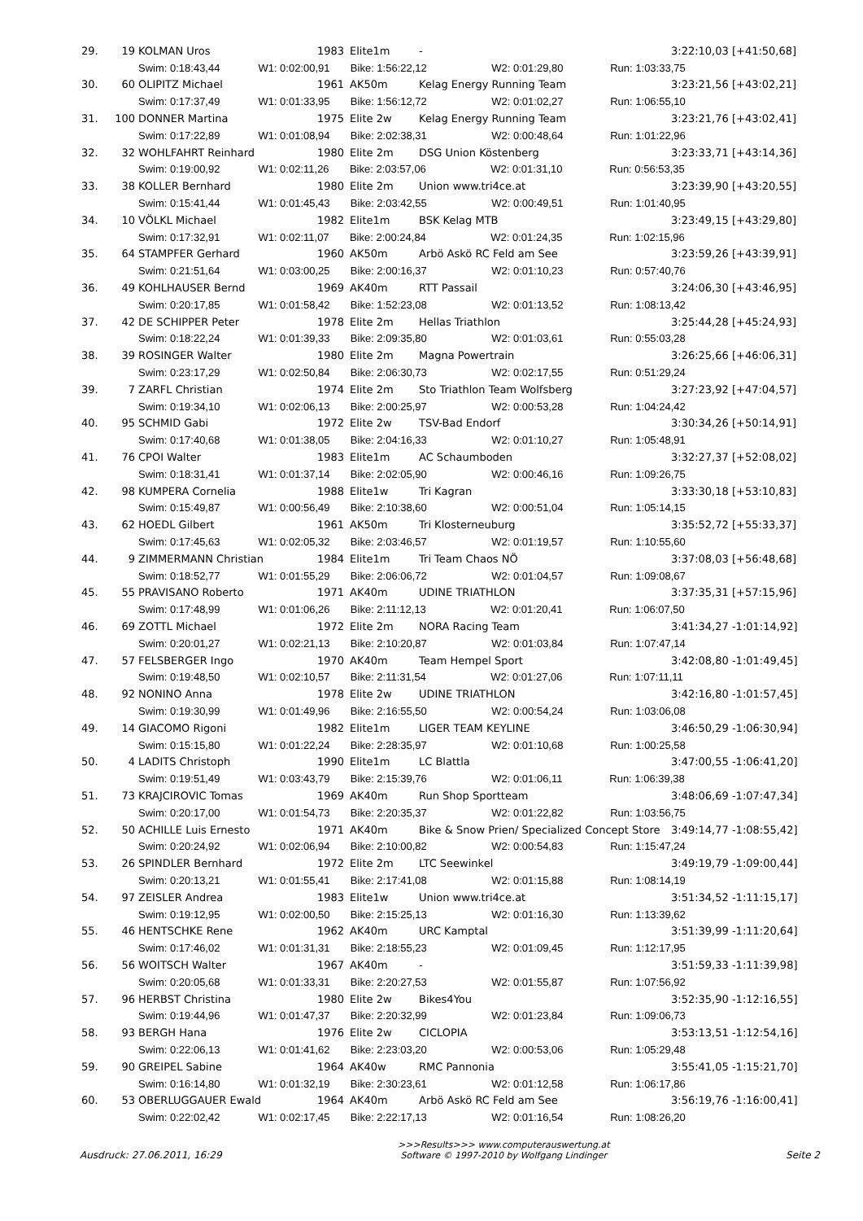| 29. | 19 | KOLMAN Uros | 1983 | Elite1m | - | 3:22:10,03 [+41:50,68] |
| | | Swim: 0:18:43,44 W1: 0:02:00,91 Bike: 1:56:22,12 W2: 0:01:29,80 Run: 1:03:33,75 | | | | |
| 30. | 60 | OLIPITZ Michael | 1961 | AK50m | Kelag Energy Running Team | 3:23:21,56 [+43:02,21] |
| | | Swim: 0:17:37,49 W1: 0:01:33,95 Bike: 1:56:12,72 W2: 0:01:02,27 Run: 1:06:55,10 | | | | |
| 31. | 100 | DONNER Martina | 1975 | Elite 2w | Kelag Energy Running Team | 3:23:21,76 [+43:02,41] |
| | | Swim: 0:17:22,89 W1: 0:01:08,94 Bike: 2:02:38,31 W2: 0:00:48,64 Run: 1:01:22,96 | | | | |
| 32. | 32 | WOHLFAHRT Reinhard | 1980 | Elite 2m | DSG Union Köstenberg | 3:23:33,71 [+43:14,36] |
| | | Swim: 0:19:00,92 W1: 0:02:11,26 Bike: 2:03:57,06 W2: 0:01:31,10 Run: 0:56:53,35 | | | | |
| 33. | 38 | KOLLER Bernhard | 1980 | Elite 2m | Union www.tri4ce.at | 3:23:39,90 [+43:20,55] |
| | | Swim: 0:15:41,44 W1: 0:01:45,43 Bike: 2:03:42,55 W2: 0:00:49,51 Run: 1:01:40,95 | | | | |
| 34. | 10 | VÖLKL Michael | 1982 | Elite1m | BSK Kelag MTB | 3:23:49,15 [+43:29,80] |
| | | Swim: 0:17:32,91 W1: 0:02:11,07 Bike: 2:00:24,84 W2: 0:01:24,35 Run: 1:02:15,96 | | | | |
| 35. | 64 | STAMPFER Gerhard | 1960 | AK50m | Arbö Askö RC Feld am See | 3:23:59,26 [+43:39,91] |
| | | Swim: 0:21:51,64 W1: 0:03:00,25 Bike: 2:00:16,37 W2: 0:01:10,23 Run: 0:57:40,76 | | | | |
| 36. | 49 | KOHLHAUSER Bernd | 1969 | AK40m | RTT Passail | 3:24:06,30 [+43:46,95] |
| | | Swim: 0:20:17,85 W1: 0:01:58,42 Bike: 1:52:23,08 W2: 0:01:13,52 Run: 1:08:13,42 | | | | |
| 37. | 42 | DE SCHIPPER Peter | 1978 | Elite 2m | Hellas Triathlon | 3:25:44,28 [+45:24,93] |
| | | Swim: 0:18:22,24 W1: 0:01:39,33 Bike: 2:09:35,80 W2: 0:01:03,61 Run: 0:55:03,28 | | | | |
| 38. | 39 | ROSINGER Walter | 1980 | Elite 2m | Magna Powertrain | 3:26:25,66 [+46:06,31] |
| | | Swim: 0:23:17,29 W1: 0:02:50,84 Bike: 2:06:30,73 W2: 0:02:17,55 Run: 0:51:29,24 | | | | |
| 39. | 7 | ZARFL Christian | 1974 | Elite 2m | Sto Triathlon Team Wolfsberg | 3:27:23,92 [+47:04,57] |
| | | Swim: 0:19:34,10 W1: 0:02:06,13 Bike: 2:00:25,97 W2: 0:00:53,28 Run: 1:04:24,42 | | | | |
| 40. | 95 | SCHMID Gabi | 1972 | Elite 2w | TSV-Bad Endorf | 3:30:34,26 [+50:14,91] |
| | | Swim: 0:17:40,68 W1: 0:01:38,05 Bike: 2:04:16,33 W2: 0:01:10,27 Run: 1:05:48,91 | | | | |
| 41. | 76 | CPOI Walter | 1983 | Elite1m | AC Schaumboden | 3:32:27,37 [+52:08,02] |
| | | Swim: 0:18:31,41 W1: 0:01:37,14 Bike: 2:02:05,90 W2: 0:00:46,16 Run: 1:09:26,75 | | | | |
| 42. | 98 | KUMPERA Cornelia | 1988 | Elite1w | Tri Kagran | 3:33:30,18 [+53:10,83] |
| | | Swim: 0:15:49,87 W1: 0:00:56,49 Bike: 2:10:38,60 W2: 0:00:51,04 Run: 1:05:14,15 | | | | |
| 43. | 62 | HOEDL Gilbert | 1961 | AK50m | Tri Klosterneuburg | 3:35:52,72 [+55:33,37] |
| | | Swim: 0:17:45,63 W1: 0:02:05,32 Bike: 2:03:46,57 W2: 0:01:19,57 Run: 1:10:55,60 | | | | |
| 44. | 9 | ZIMMERMANN Christian | 1984 | Elite1m | Tri Team Chaos NÖ | 3:37:08,03 [+56:48,68] |
| | | Swim: 0:18:52,77 W1: 0:01:55,29 Bike: 2:06:06,72 W2: 0:01:04,57 Run: 1:09:08,67 | | | | |
| 45. | 55 | PRAVISANO Roberto | 1971 | AK40m | UDINE TRIATHLON | 3:37:35,31 [+57:15,96] |
| | | Swim: 0:17:48,99 W1: 0:01:06,26 Bike: 2:11:12,13 W2: 0:01:20,41 Run: 1:06:07,50 | | | | |
| 46. | 69 | ZOTTL Michael | 1972 | Elite 2m | NORA Racing Team | 3:41:34,27 -1:01:14,92] |
| | | Swim: 0:20:01,27 W1: 0:02:21,13 Bike: 2:10:20,87 W2: 0:01:03,84 Run: 1:07:47,14 | | | | |
| 47. | 57 | FELSBERGER Ingo | 1970 | AK40m | Team Hempel Sport | 3:42:08,80 -1:01:49,45] |
| | | Swim: 0:19:48,50 W1: 0:02:10,57 Bike: 2:11:31,54 W2: 0:01:27,06 Run: 1:07:11,11 | | | | |
| 48. | 92 | NONINO Anna | 1978 | Elite 2w | UDINE TRIATHLON | 3:42:16,80 -1:01:57,45] |
| | | Swim: 0:19:30,99 W1: 0:01:49,96 Bike: 2:16:55,50 W2: 0:00:54,24 Run: 1:03:06,08 | | | | |
| 49. | 14 | GIACOMO Rigoni | 1982 | Elite1m | LIGER TEAM KEYLINE | 3:46:50,29 -1:06:30,94] |
| | | Swim: 0:15:15,80 W1: 0:01:22,24 Bike: 2:28:35,97 W2: 0:01:10,68 Run: 1:00:25,58 | | | | |
| 50. | 4 | LADITS Christoph | 1990 | Elite1m | LC Blattla | 3:47:00,55 -1:06:41,20] |
| | | Swim: 0:19:51,49 W1: 0:03:43,79 Bike: 2:15:39,76 W2: 0:01:06,11 Run: 1:06:39,38 | | | | |
| 51. | 73 | KRAJCIROVIC Tomas | 1969 | AK40m | Run Shop Sportteam | 3:48:06,69 -1:07:47,34] |
| | | Swim: 0:20:17,00 W1: 0:01:54,73 Bike: 2:20:35,37 W2: 0:01:22,82 Run: 1:03:56,75 | | | | |
| 52. | 50 | ACHILLE Luis Ernesto | 1971 | AK40m | Bike & Snow Prien/ Specialized Concept Store | 3:49:14,77 -1:08:55,42] |
| | | Swim: 0:20:24,92 W1: 0:02:06,94 Bike: 2:10:00,82 W2: 0:00:54,83 Run: 1:15:47,24 | | | | |
| 53. | 26 | SPINDLER Bernhard | 1972 | Elite 2m | LTC Seewinkel | 3:49:19,79 -1:09:00,44] |
| | | Swim: 0:20:13,21 W1: 0:01:55,41 Bike: 2:17:41,08 W2: 0:01:15,88 Run: 1:08:14,19 | | | | |
| 54. | 97 | ZEISLER Andrea | 1983 | Elite1w | Union www.tri4ce.at | 3:51:34,52 -1:11:15,17] |
| | | Swim: 0:19:12,95 W1: 0:02:00,50 Bike: 2:15:25,13 W2: 0:01:16,30 Run: 1:13:39,62 | | | | |
| 55. | 46 | HENTSCHKE Rene | 1962 | AK40m | URC Kamptal | 3:51:39,99 -1:11:20,64] |
| | | Swim: 0:17:46,02 W1: 0:01:31,31 Bike: 2:18:55,23 W2: 0:01:09,45 Run: 1:12:17,95 | | | | |
| 56. | 56 | WOITSCH Walter | 1967 | AK40m | - | 3:51:59,33 -1:11:39,98] |
| | | Swim: 0:20:05,68 W1: 0:01:33,31 Bike: 2:20:27,53 W2: 0:01:55,87 Run: 1:07:56,92 | | | | |
| 57. | 96 | HERBST Christina | 1980 | Elite 2w | Bikes4You | 3:52:35,90 -1:12:16,55] |
| | | Swim: 0:19:44,96 W1: 0:01:47,37 Bike: 2:20:32,99 W2: 0:01:23,84 Run: 1:09:06,73 | | | | |
| 58. | 93 | BERGH Hana | 1976 | Elite 2w | CICLOPIA | 3:53:13,51 -1:12:54,16] |
| | | Swim: 0:22:06,13 W1: 0:01:41,62 Bike: 2:23:03,20 W2: 0:00:53,06 Run: 1:05:29,48 | | | | |
| 59. | 90 | GREIPEL Sabine | 1964 | AK40w | RMC Pannonia | 3:55:41,05 -1:15:21,70] |
| | | Swim: 0:16:14,80 W1: 0:01:32,19 Bike: 2:30:23,61 W2: 0:01:12,58 Run: 1:06:17,86 | | | | |
| 60. | 53 | OBERLUGGAUER Ewald | 1964 | AK40m | Arbö Askö RC Feld am See | 3:56:19,76 -1:16:00,41] |
| | | Swim: 0:22:02,42 W1: 0:02:17,45 Bike: 2:22:17,13 W2: 0:01:16,54 Run: 1:08:26,20 | | | | |
Ausdruck: 27.06.2011, 16:29
>>>Results>>> www.computerauswertung.at
Software © 1997-2010 by Wolfgang Lindinger
Seite 2